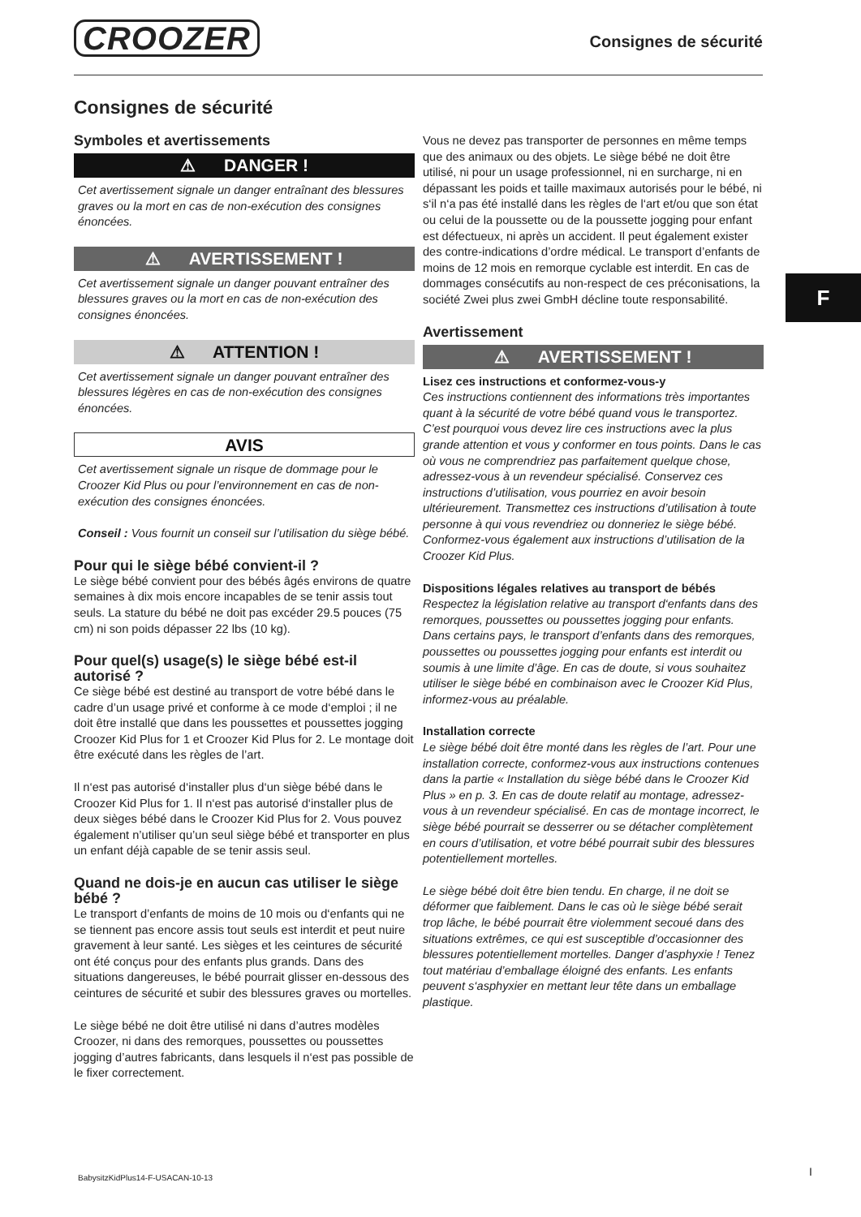CROOZER Consignes de sécurité
Consignes de sécurité
Symboles et avertissements
⚠ DANGER !
Cet avertissement signale un danger entraînant des blessures graves ou la mort en cas de non-exécution des consignes énoncées.
⚠ AVERTISSEMENT !
Cet avertissement signale un danger pouvant entraîner des blessures graves ou la mort en cas de non-exécution des consignes énoncées.
⚠ ATTENTION !
Cet avertissement signale un danger pouvant entraîner des blessures légères en cas de non-exécution des consignes énoncées.
AVIS
Cet avertissement signale un risque de dommage pour le Croozer Kid Plus ou pour l’environnement en cas de non-exécution des consignes énoncées.
Conseil : Vous fournit un conseil sur l’utilisation du siège bébé.
Pour qui le siège bébé convient-il ?
Le siège bébé convient pour des bébés âgés environs de quatre semaines à dix mois encore incapables de se tenir assis tout seuls. La stature du bébé ne doit pas excéder 29.5 pouces (75 cm) ni son poids dépasser 22 lbs (10 kg).
Pour quel(s) usage(s) le siège bébé est-il autorisé ?
Ce siège bébé est destiné au transport de votre bébé dans le cadre d’un usage privé et conforme à ce mode d‘emploi ; il ne doit être installé que dans les poussettes et poussettes jogging Croozer Kid Plus for 1 et Croozer Kid Plus for 2. Le montage doit être exécuté dans les règles de l’art.
Il n‘est pas autorisé d‘installer plus d‘un siège bébé dans le Croozer Kid Plus for 1. Il n‘est pas autorisé d‘installer plus de deux sièges bébé dans le Croozer Kid Plus for 2. Vous pouvez également n’utiliser qu’un seul siège bébé et transporter en plus un enfant déjà capable de se tenir assis seul.
Quand ne dois-je en aucun cas utiliser le siège bébé ?
Le transport d’enfants de moins de 10 mois ou d‘enfants qui ne se tiennent pas encore assis tout seuls est interdit et peut nuire gravement à leur santé. Les sièges et les ceintures de sécurité ont été conçus pour des enfants plus grands. Dans des situations dangereuses, le bébé pourrait glisser en-dessous des ceintures de sécurité et subir des blessures graves ou mortelles.
Le siège bébé ne doit être utilisé ni dans d’autres modèles Croozer, ni dans des remorques, poussettes ou poussettes jogging d’autres fabricants, dans lesquels il n‘est pas possible de le fixer correctement.
Vous ne devez pas transporter de personnes en même temps que des animaux ou des objets. Le siège bébé ne doit être utilisé, ni pour un usage professionnel, ni en surcharge, ni en dépassant les poids et taille maximaux autorisés pour le bébé, ni s‘il n‘a pas été installé dans les règles de l‘art et/ou que son état ou celui de la poussette ou de la poussette jogging pour enfant est défectueux, ni après un accident. Il peut également exister des contre-indications d’ordre médical. Le transport d’enfants de moins de 12 mois en remorque cyclable est interdit. En cas de dommages consécutifs au non-respect de ces préconisations, la société Zwei plus zwei GmbH décline toute responsabilité.
Avertissement
⚠ AVERTISSEMENT !
Lisez ces instructions et conformez-vous-y
Ces instructions contiennent des informations très importantes quant à la sécurité de votre bébé quand vous le transportez. C’est pourquoi vous devez lire ces instructions avec la plus grande attention et vous y conformer en tous points. Dans le cas où vous ne comprendriez pas parfaitement quelque chose, adressez-vous à un revendeur spécialisé. Conservez ces instructions d’utilisation, vous pourriez en avoir besoin ultérieurement. Transmettez ces instructions d’utilisation à toute personne à qui vous revendriez ou donneriez le siège bébé. Conformez-vous également aux instructions d’utilisation de la Croozer Kid Plus.
Dispositions légales relatives au transport de bébés
Respectez la législation relative au transport d‘enfants dans des remorques, poussettes ou poussettes jogging pour enfants. Dans certains pays, le transport d’enfants dans des remorques, poussettes ou poussettes jogging pour enfants est interdit ou soumis à une limite d’âge. En cas de doute, si vous souhaitez utiliser le siège bébé en combinaison avec le Croozer Kid Plus, informez-vous au préalable.
Installation correcte
Le siège bébé doit être monté dans les règles de l’art. Pour une installation correcte, conformez-vous aux instructions contenues dans la partie « Installation du siège bébé dans le Croozer Kid Plus » en p. 3. En cas de doute relatif au montage, adressez-vous à un revendeur spécialisé. En cas de montage incorrect, le siège bébé pourrait se desserrer ou se détacher complètement en cours d’utilisation, et votre bébé pourrait subir des blessures potentiellement mortelles.
Le siège bébé doit être bien tendu. En charge, il ne doit se déformer que faiblement. Dans le cas où le siège bébé serait trop lâche, le bébé pourrait être violemment secoué dans des situations extrêmes, ce qui est susceptible d’occasionner des blessures potentiellement mortelles. Danger d’asphyxie ! Tenez tout matériau d’emballage éloigné des enfants. Les enfants peuvent s‘asphyxier en mettant leur tête dans un emballage plastique.
F
BabysitzKidPlus14-F-USACAN-10-13
I